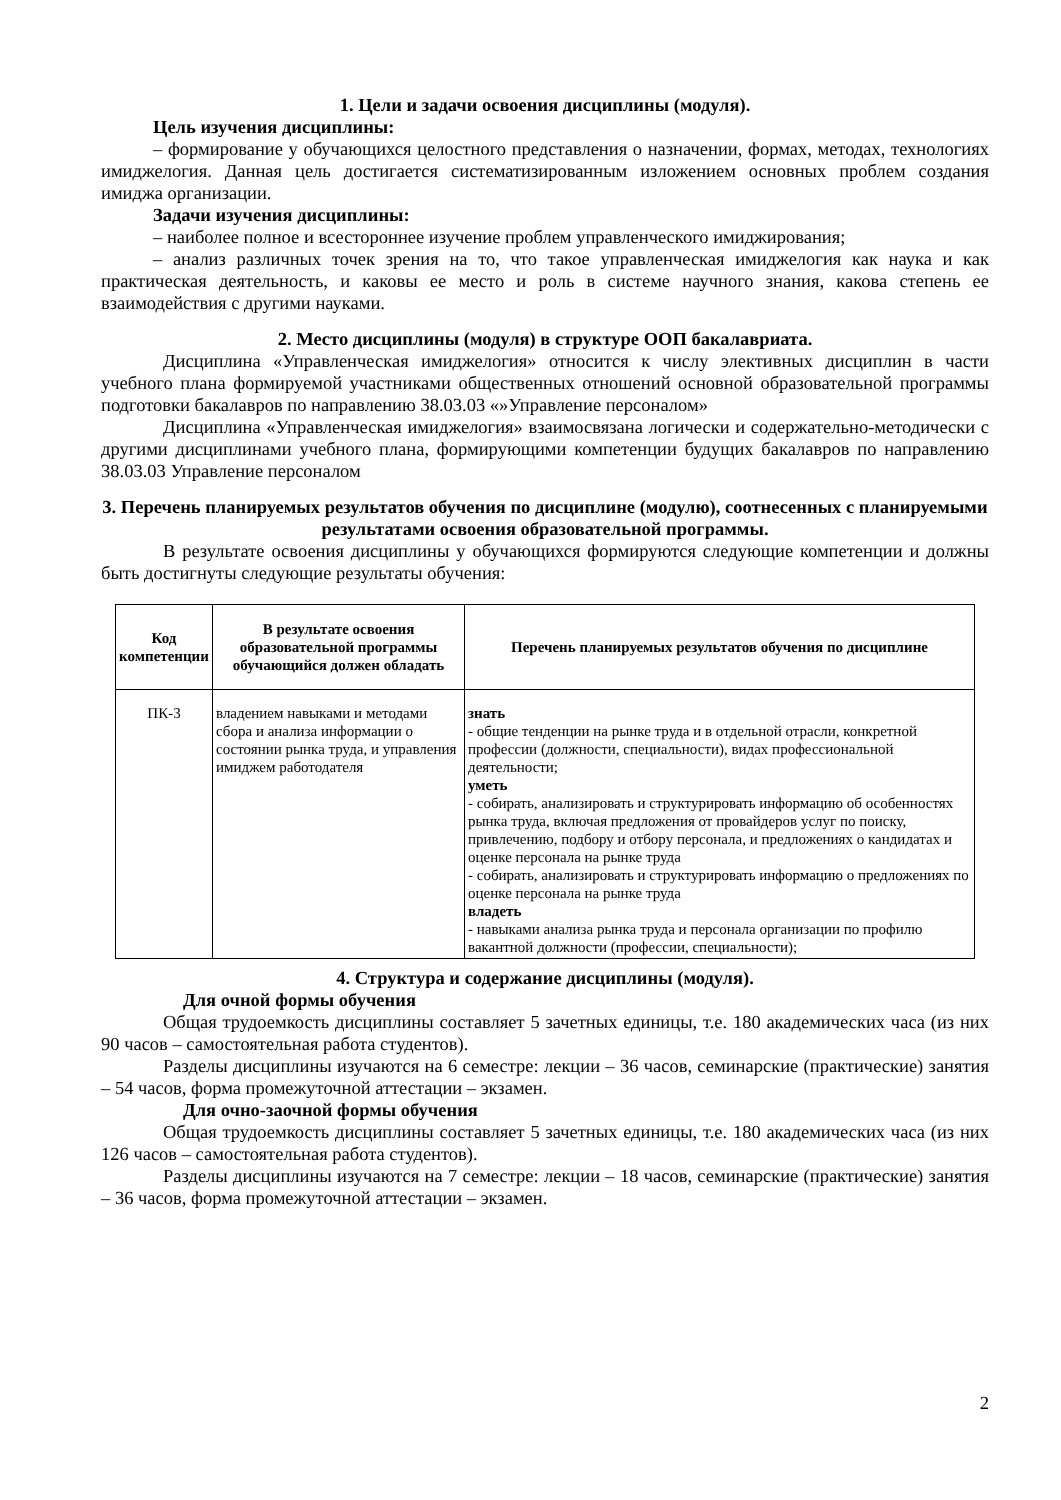1. Цели и задачи освоения дисциплины (модуля).
Цель изучения дисциплины:
– формирование у обучающихся целостного представления о назначении, формах, методах, технологиях имиджелогия. Данная цель достигается систематизированным изложением основных проблем создания имиджа организации.
Задачи изучения дисциплины:
– наиболее полное и всестороннее изучение проблем управленческого имиджирования;
– анализ различных точек зрения на то, что такое управленческая имиджелогия как наука и как практическая деятельность, и каковы ее место и роль в системе научного знания, какова степень ее взаимодействия с другими науками.
2. Место дисциплины (модуля) в структуре ООП бакалавриата.
Дисциплина «Управленческая имиджелогия» относится к числу элективных дисциплин в части учебного плана формируемой участниками общественных отношений основной образовательной программы подготовки бакалавров по направлению 38.03.03 «»Управление персоналом»
Дисциплина «Управленческая имиджелогия» взаимосвязана логически и содержательно-методически с другими дисциплинами учебного плана, формирующими компетенции будущих бакалавров по направлению 38.03.03 Управление персоналом
3. Перечень планируемых результатов обучения по дисциплине (модулю), соотнесенных с планируемыми результатами освоения образовательной программы.
В результате освоения дисциплины у обучающихся формируются следующие компетенции и должны быть достигнуты следующие результаты обучения:
| Код компетенции | В результате освоения образовательной программы обучающийся должен обладать | Перечень планируемых результатов обучения по дисциплине |
| --- | --- | --- |
| ПК-3 | владением навыками и методами сбора и анализа информации о состоянии рынка труда, и управления имиджем работодателя | знать - общие тенденции на рынке труда и в отдельной отрасли, конкретной профессии (должности, специальности), видах профессиональной деятельности; уметь - собирать, анализировать и структурировать информацию об особенностях рынка труда, включая предложения от провайдеров услуг по поиску, привлечению, подбору и отбору персонала, и предложениях о кандидатах и оценке персонала на рынке труда - собирать, анализировать и структурировать информацию о предложениях по оценке персонала на рынке труда владеть - навыками анализа рынка труда и персонала организации по профилю вакантной должности (профессии, специальности); |
4. Структура и содержание дисциплины (модуля).
Для очной формы обучения
Общая трудоемкость дисциплины составляет 5 зачетных единицы, т.е. 180 академических часа (из них 90 часов – самостоятельная работа студентов).
Разделы дисциплины изучаются на 6 семестре: лекции – 36 часов, семинарские (практические) занятия – 54 часов, форма промежуточной аттестации – экзамен.
Для очно-заочной формы обучения
Общая трудоемкость дисциплины составляет 5 зачетных единицы, т.е. 180 академических часа (из них 126 часов – самостоятельная работа студентов).
Разделы дисциплины изучаются на 7 семестре: лекции – 18 часов, семинарские (практические) занятия – 36 часов, форма промежуточной аттестации – экзамен.
2